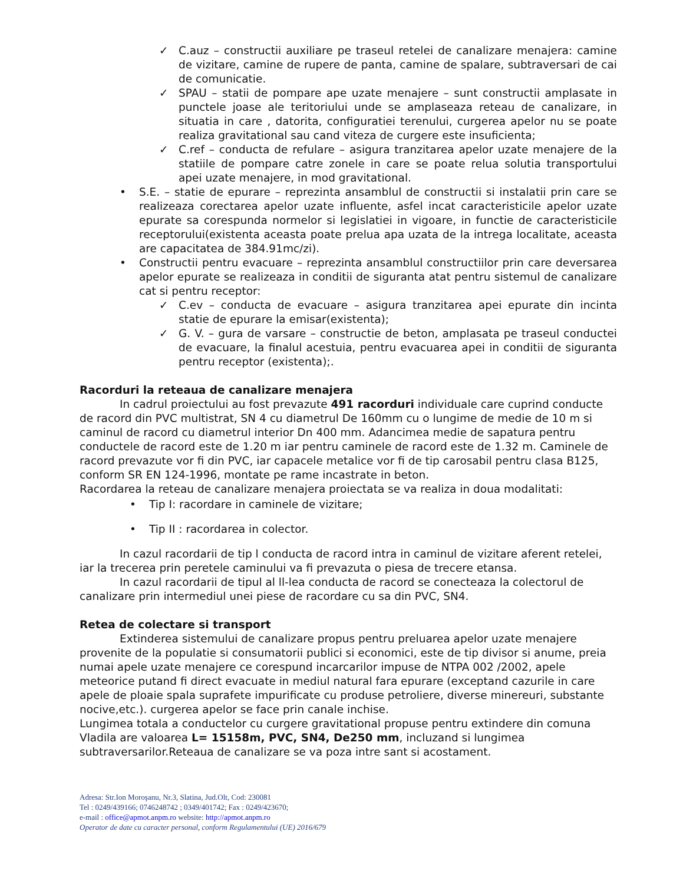✓ C.auz – constructii auxiliare pe traseul retelei de canalizare menajera: camine de vizitare, camine de rupere de panta, camine de spalare, subtraversari de cai de comunicatie.
✓ SPAU – statii de pompare ape uzate menajere – sunt constructii amplasate in punctele joase ale teritoriului unde se amplaseaza reteau de canalizare, in situatia in care , datorita, configuratiei terenului, curgerea apelor nu se poate realiza gravitational sau cand viteza de curgere este insuficienta;
✓ C.ref – conducta de refulare – asigura tranzitarea apelor uzate menajere de la statiile de pompare catre zonele in care se poate relua solutia transportului apei uzate menajere, in mod gravitational.
• S.E. – statie de epurare – reprezinta ansamblul de constructii si instalatii prin care se realizeaza corectarea apelor uzate influente, asfel incat caracteristicile apelor uzate epurate sa corespunda normelor si legislatiei in vigoare, in functie de caracteristicile receptorului(existenta aceasta poate prelua apa uzata de la intrega localitate, aceasta are capacitatea de 384.91mc/zi).
• Constructii pentru evacuare – reprezinta ansamblul constructiilor prin care deversarea apelor epurate se realizeaza in conditii de siguranta atat pentru sistemul de canalizare cat si pentru receptor:
✓ C.ev – conducta de evacuare – asigura tranzitarea apei epurate din incinta statie de epurare la emisar(existenta);
✓ G. V. – gura de varsare – constructie de beton, amplasata pe traseul conductei de evacuare, la finalul acestuia, pentru evacuarea apei in conditii de siguranta pentru receptor (existenta);.
Racorduri la reteaua de canalizare menajera
In cadrul proiectului au fost prevazute 491 racorduri individuale care cuprind conducte de racord din PVC multistrat, SN 4 cu diametrul De 160mm cu o lungime de medie de 10 m si caminul de racord cu diametrul interior Dn 400 mm. Adancimea medie de sapatura pentru conductele de racord este de 1.20 m iar pentru caminele de racord este de 1.32 m. Caminele de racord prevazute vor fi din PVC, iar capacele metalice vor fi de tip carosabil pentru clasa B125, conform SR EN 124-1996, montate pe rame incastrate in beton.
Racordarea la reteau de canalizare menajera proiectata se va realiza in doua modalitati:
• Tip I: racordare in caminele de vizitare;
• Tip II : racordarea in colector.
In cazul racordarii de tip l conducta de racord intra in caminul de vizitare aferent retelei, iar la trecerea prin peretele caminului va fi prevazuta o piesa de trecere etansa.
In cazul racordarii de tipul al ll-lea conducta de racord se conecteaza la colectorul de canalizare prin intermediul unei piese de racordare cu sa din PVC, SN4.
Retea de colectare si transport
Extinderea sistemului de canalizare propus pentru preluarea apelor uzate menajere provenite de la populatie si consumatorii publici si economici, este de tip divisor si anume, preia numai apele uzate menajere ce corespund incarcarilor impuse de NTPA 002 /2002, apele meteorice putand fi direct evacuate in mediul natural fara epurare (exceptand cazurile in care apele de ploaie spala suprafete impurificate cu produse petroliere, diverse minereuri, substante nocive,etc.). curgerea apelor se face prin canale inchise.
Lungimea totala a conductelor cu curgere gravitational propuse pentru extindere din comuna Vladila are valoarea L= 15158m, PVC, SN4, De250 mm, incluzand si lungimea subtraversarilor.Reteaua de canalizare se va poza intre sant si acostament.
Adresa: Str.Ion Moroşanu, Nr.3, Slatina, Jud.Olt, Cod: 230081
Tel : 0249/439166; 0746248742 ; 0349/401742; Fax : 0249/423670;
e-mail : office@apmot.anpm.ro website: http://apmot.anpm.ro
Operator de date cu caracter personal, conform Regulamentului (UE) 2016/679